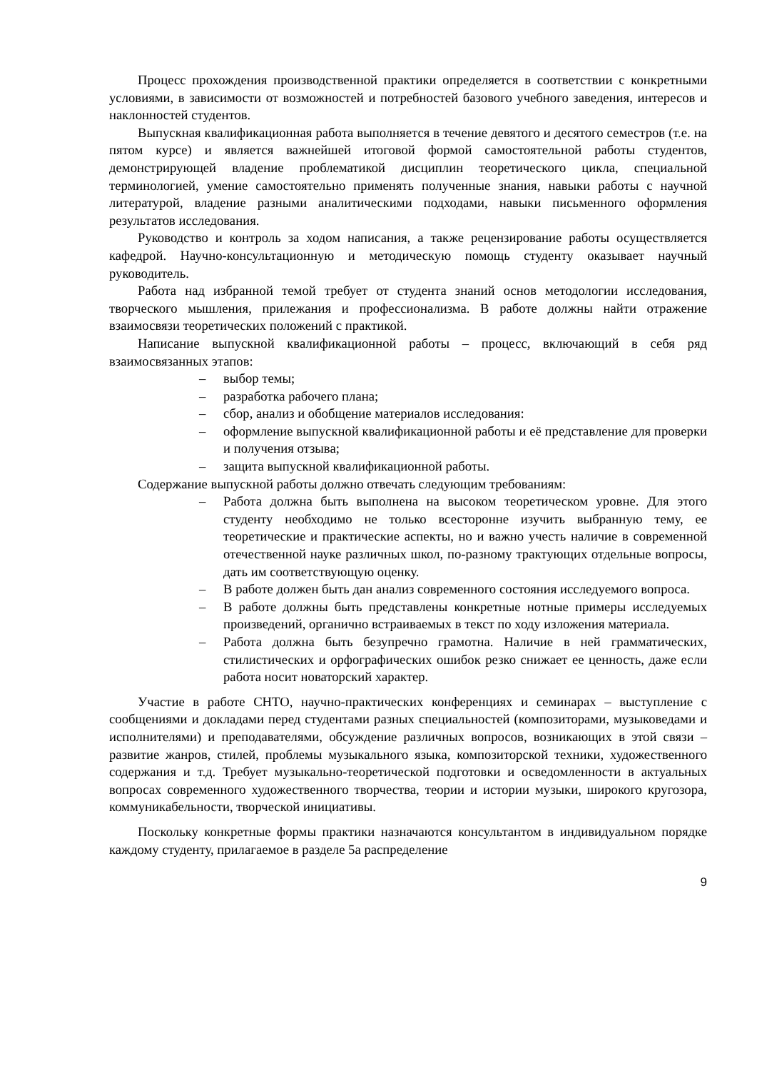Процесс прохождения производственной практики определяется в соответствии с конкретными условиями, в зависимости от возможностей и потребностей базового учебного заведения, интересов и наклонностей студентов.
Выпускная квалификационная работа выполняется в течение девятого и десятого семестров (т.е. на пятом курсе) и является важнейшей итоговой формой самостоятельной работы студентов, демонстрирующей владение проблематикой дисциплин теоретического цикла, специальной терминологией, умение самостоятельно применять полученные знания, навыки работы с научной литературой, владение разными аналитическими подходами, навыки письменного оформления результатов исследования.
Руководство и контроль за ходом написания, а также рецензирование работы осуществляется кафедрой. Научно-консультационную и методическую помощь студенту оказывает научный руководитель.
Работа над избранной темой требует от студента знаний основ методологии исследования, творческого мышления, прилежания и профессионализма. В работе должны найти отражение взаимосвязи теоретических положений с практикой.
Написание выпускной квалификационной работы – процесс, включающий в себя ряд взаимосвязанных этапов:
– выбор темы;
– разработка рабочего плана;
– сбор, анализ и обобщение материалов исследования:
– оформление выпускной квалификационной работы и её представление для проверки и получения отзыва;
– защита выпускной квалификационной работы.
Содержание выпускной работы должно отвечать следующим требованиям:
– Работа должна быть выполнена на высоком теоретическом уровне. Для этого студенту необходимо не только всесторонне изучить выбранную тему, ее теоретические и практические аспекты, но и важно учесть наличие в современной отечественной науке различных школ, по-разному трактующих отдельные вопросы, дать им соответствующую оценку.
– В работе должен быть дан анализ современного состояния исследуемого вопроса.
– В работе должны быть представлены конкретные нотные примеры исследуемых произведений, органично встраиваемых в текст по ходу изложения материала.
– Работа должна быть безупречно грамотна. Наличие в ней грамматических, стилистических и орфографических ошибок резко снижает ее ценность, даже если работа носит новаторский характер.
Участие в работе СНТО, научно-практических конференциях и семинарах – выступление с сообщениями и докладами перед студентами разных специальностей (композиторами, музыковедами и исполнителями) и преподавателями, обсуждение различных вопросов, возникающих в этой связи – развитие жанров, стилей, проблемы музыкального языка, композиторской техники, художественного содержания и т.д. Требует музыкально-теоретической подготовки и осведомленности в актуальных вопросах современного художественного творчества, теории и истории музыки, широкого кругозора, коммуникабельности, творческой инициативы.
Поскольку конкретные формы практики назначаются консультантом в индивидуальном порядке каждому студенту, прилагаемое в разделе 5а распределение
9